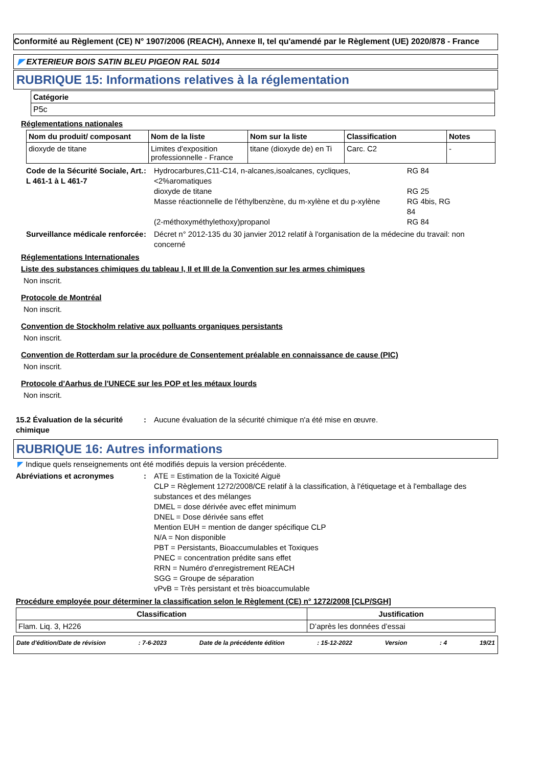Conformité au Règlement (CE) N° 1907/2006 (REACH), Annexe II, tel qu'amendé par le Règlement (UE) 2020/878 - France
◤ EXTERIEUR BOIS SATIN BLEU PIGEON RAL 5014
RUBRIQUE 15: Informations relatives à la réglementation
| Catégorie |
| --- |
| P5c |
Réglementations nationales
| Nom du produit/ composant | Nom de la liste | Nom sur la liste | Classification | Notes |
| --- | --- | --- | --- | --- |
| dioxyde de titane | Limites d'exposition professionnelle - France | titane (dioxyde de) en Ti | Carc. C2 | - |
Code de la Sécurité Sociale, Art. L 461-1 à L 461-7
:
| Hydrocarbures,C11-C14, n-alcanes,isoalcanes, cycliques,<2%aromatiques | RG 84 |
| dioxyde de titane | RG 25 |
| Masse réactionnelle de l'éthylbenzène, du m-xylène et du p-xylène | RG 4bis, RG 84 |
| (2-méthoxyméthylethoxy)propanol | RG 84 |
Surveillance médicale renforcée
: Décret n° 2012-135 du 30 janvier 2012 relatif à l'organisation de la médecine du travail: non concerné
Réglementations Internationales
Liste des substances chimiques du tableau I, II et III de la Convention sur les armes chimiques
Non inscrit.
Protocole de Montréal
Non inscrit.
Convention de Stockholm relative aux polluants organiques persistants
Non inscrit.
Convention de Rotterdam sur la procédure de Consentement préalable en connaissance de cause (PIC)
Non inscrit.
Protocole d'Aarhus de l'UNECE sur les POP et les métaux lourds
Non inscrit.
15.2 Évaluation de la sécurité chimique
: Aucune évaluation de la sécurité chimique n'a été mise en œuvre.
RUBRIQUE 16: Autres informations
◤ Indique quels renseignements ont été modifiés depuis la version précédente.
Abréviations et acronymes : ATE = Estimation de la Toxicité Aiguë
CLP = Règlement 1272/2008/CE relatif à la classification, à l'étiquetage et à l'emballage des substances et des mélanges
DMEL = dose dérivée avec effet minimum
DNEL = Dose dérivée sans effet
Mention EUH = mention de danger spécifique CLP
N/A = Non disponible
PBT = Persistants, Bioaccumulables et Toxiques
PNEC = concentration prédite sans effet
RRN = Numéro d'enregistrement REACH
SGG = Groupe de séparation
vPvB = Très persistant et très bioaccumulable
Procédure employée pour déterminer la classification selon le Règlement (CE) n° 1272/2008 [CLP/SGH]
| Classification | Justification |
| --- | --- |
| Flam. Liq. 3, H226 | D’après les données d’essai |
Date d'édition/Date de révision: 7-6-2023 Date de la précédente édition: 15-12-2022 Version: 4 19/21